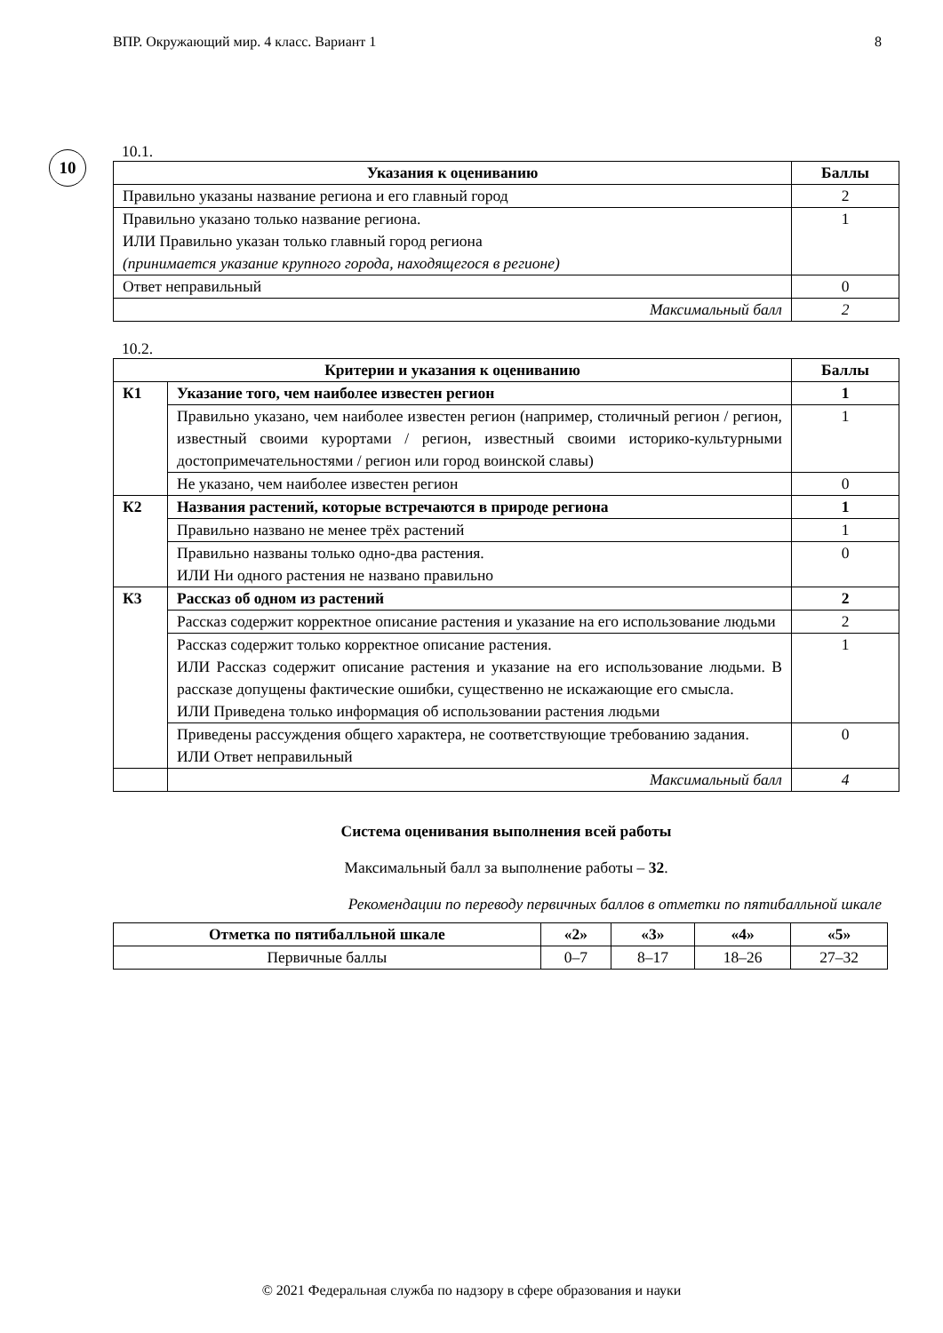ВПР. Окружающий мир. 4 класс. Вариант 1 8
10
10.1.
| Указания к оцениванию | Баллы |
| --- | --- |
| Правильно указаны название региона и его главный город | 2 |
| Правильно указано только название региона. ИЛИ Правильно указан только главный город региона (принимается указание крупного города, находящегося в регионе) | 1 |
| Ответ неправильный | 0 |
| Максимальный балл | 2 |
10.2.
| Критерии и указания к оцениванию | | Баллы |
| --- | --- | --- |
| К1 | Указание того, чем наиболее известен регион | 1 |
| | Правильно указано, чем наиболее известен регион (например, столичный регион / регион, известный своими курортами / регион, известный своими историко-культурными достопримечательностями / регион или город воинской славы) | 1 |
| | Не указано, чем наиболее известен регион | 0 |
| К2 | Названия растений, которые встречаются в природе региона | 1 |
| | Правильно названо не менее трёх растений | 1 |
| | Правильно названы только одно-два растения. ИЛИ Ни одного растения не названо правильно | 0 |
| К3 | Рассказ об одном из растений | 2 |
| | Рассказ содержит корректное описание растения и указание на его использование людьми | 2 |
| | Рассказ содержит только корректное описание растения. ИЛИ Рассказ содержит описание растения и указание на его использование людьми. В рассказе допущены фактические ошибки, существенно не искажающие его смысла. ИЛИ Приведена только информация об использовании растения людьми | 1 |
| | Приведены рассуждения общего характера, не соответствующие требованию задания. ИЛИ Ответ неправильный | 0 |
| | Максимальный балл | 4 |
Система оценивания выполнения всей работы
Максимальный балл за выполнение работы – 32.
Рекомендации по переводу первичных баллов в отметки по пятибалльной шкале
| Отметка по пятибалльной шкале | «2» | «3» | «4» | «5» |
| --- | --- | --- | --- | --- |
| Первичные баллы | 0–7 | 8–17 | 18–26 | 27–32 |
© 2021 Федеральная служба по надзору в сфере образования и науки